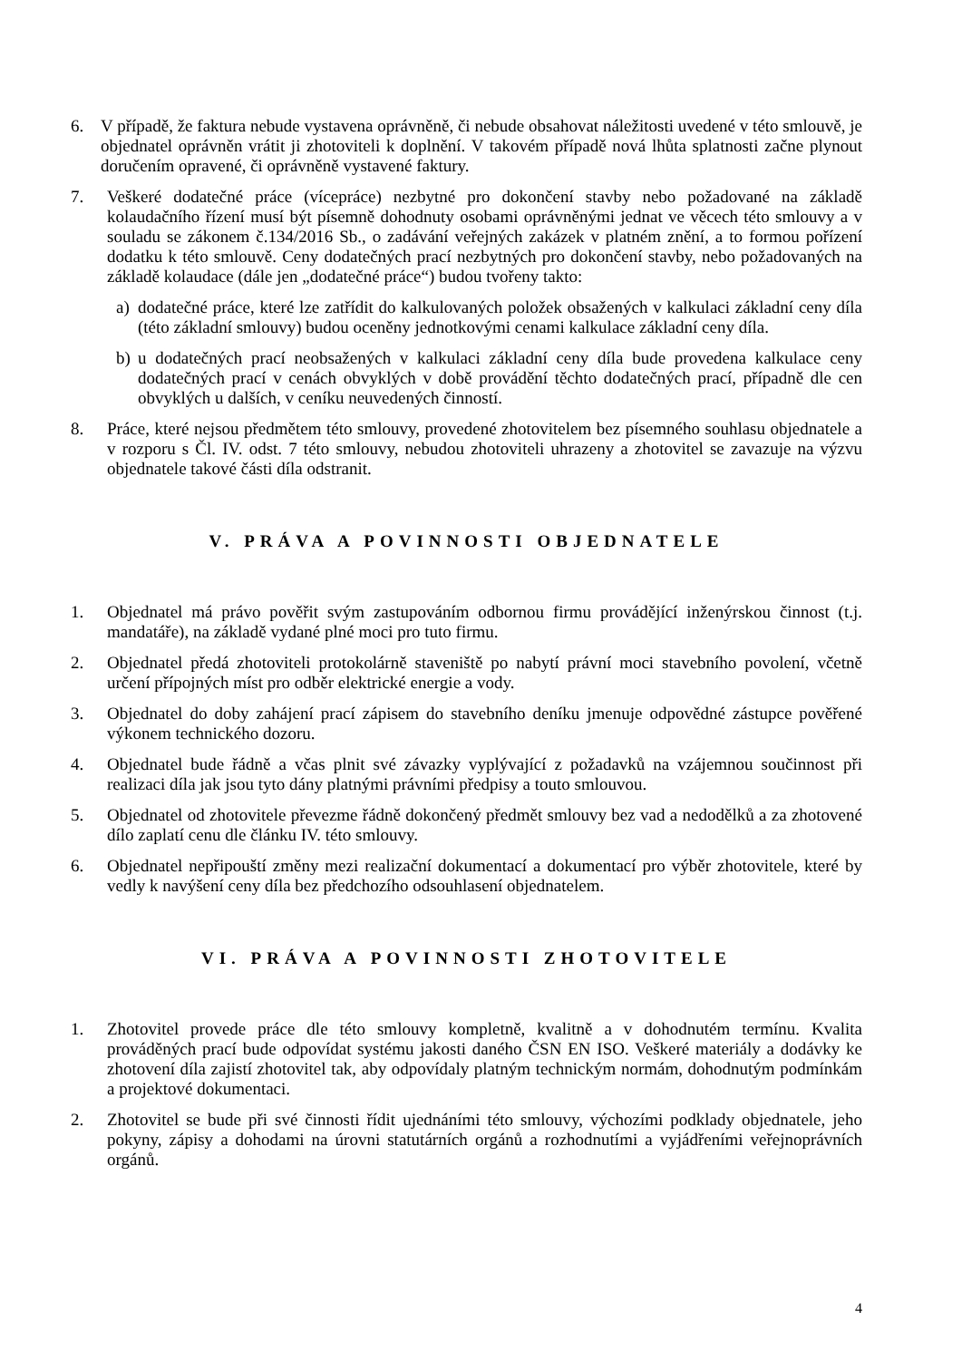6. V případě, že faktura nebude vystavena oprávněně, či nebude obsahovat náležitosti uvedené v této smlouvě, je objednatel oprávněn vrátit ji zhotoviteli k doplnění. V takovém případě nová lhůta splatnosti začne plynout doručením opravené, či oprávněně vystavené faktury.
7. Veškeré dodatečné práce (vícepráce) nezbytné pro dokončení stavby nebo požadované na základě kolaudačního řízení musí být písemně dohodnuty osobami oprávněnými jednat ve věcech této smlouvy a v souladu se zákonem č.134/2016 Sb., o zadávání veřejných zakázek v platném znění, a to formou pořízení dodatku k této smlouvě. Ceny dodatečných prací nezbytných pro dokončení stavby, nebo požadovaných na základě kolaudace (dále jen „dodatečné práce“) budou tvořeny takto:
a) dodatečné práce, které lze zatřídit do kalkulovaných položek obsažených v kalkulaci základní ceny díla (této základní smlouvy) budou oceněny jednotkovými cenami kalkulace základní ceny díla.
b) u dodatečných prací neobsažených v kalkulaci základní ceny díla bude provedena kalkulace ceny dodatečných prací v cenách obvyklých v době provádění těchto dodatečných prací, případně dle cen obvyklých u dalších, v ceníku neuvedených činností.
8. Práce, které nejsou předmětem této smlouvy, provedené zhotovitelem bez písemného souhlasu objednatele a v rozporu s Čl. IV. odst. 7 této smlouvy, nebudou zhotoviteli uhrazeny a zhotovitel se zavazuje na výzvu objednatele takové části díla odstranit.
V. PRÁVA A POVINNOSTI OBJEDNATELE
1. Objednatel má právo pověřit svým zastupováním odbornou firmu provádějící inženýrskou činnost (t.j. mandatáře), na základě vydané plné moci pro tuto firmu.
2. Objednatel předá zhotoviteli protokolárně staveniště po nabytí právní moci stavebního povolení, včetně určení přípojných míst pro odběr elektrické energie a vody.
3. Objednatel do doby zahájení prací zápisem do stavebního deníku jmenuje odpovědné zástupce pověřené výkonem technického dozoru.
4. Objednatel bude řádně a včas plnit své závazky vyplývající z požadavků na vzájemnou součinnost při realizaci díla jak jsou tyto dány platnými právními předpisy a touto smlouvou.
5. Objednatel od zhotovitele převezme řádně dokončený předmět smlouvy bez vad a nedodělků a za zhotovené dílo zaplatí cenu dle článku IV. této smlouvy.
6. Objednatel nepřipouští změny mezi realizační dokumentací a dokumentací pro výběr zhotovitele, které by vedly k navýšení ceny díla bez předchozího odsouhlasení objednatelem.
VI. PRÁVA A POVINNOSTI ZHOTOVITELE
1. Zhotovitel provede práce dle této smlouvy kompletně, kvalitně a v dohodnutém termínu. Kvalita prováděných prací bude odpovídat systému jakosti daného ČSN EN ISO. Veškeré materiály a dodávky ke zhotovení díla zajistí zhotovitel tak, aby odpovídaly platným technickým normám, dohodnutým podmínkám a projektové dokumentaci.
2. Zhotovitel se bude při své činnosti řídit ujednáními této smlouvy, výchozími podklady objednatele, jeho pokyny, zápisy a dohodami na úrovni statutárních orgánů a rozhodnutími a vyjádřeními veřejnoprávních orgánů.
4